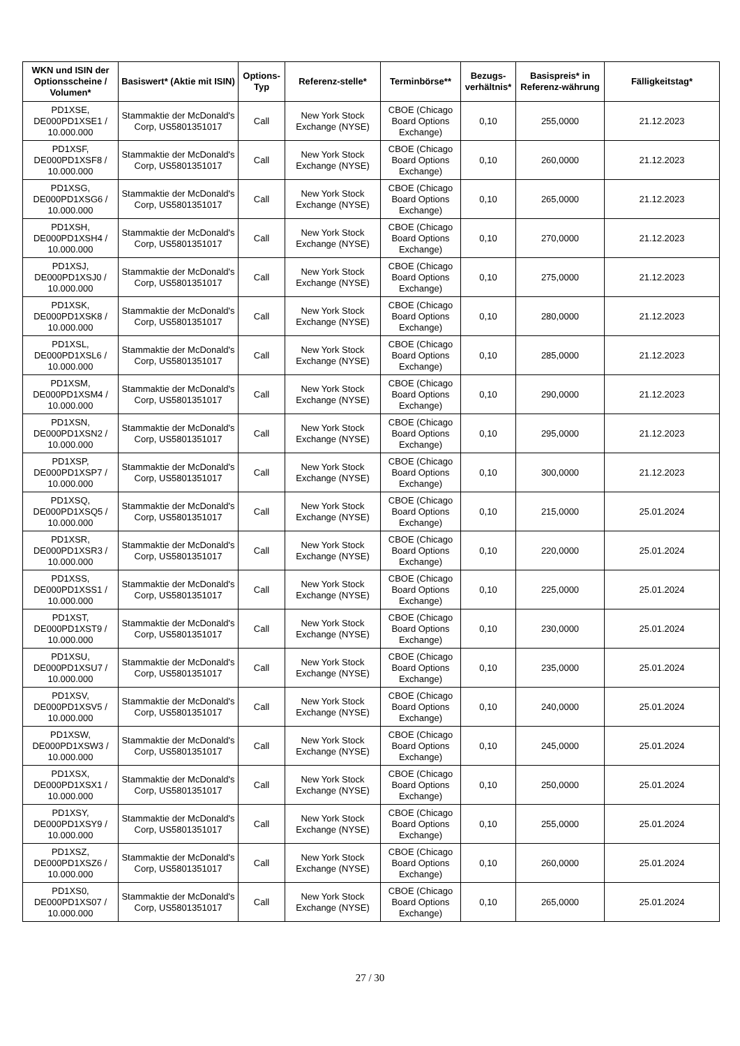| WKN und ISIN der Optionsscheine / Volumen* | Basiswert* (Aktie mit ISIN) | Options-Typ | Referenz-stelle* | Terminbörse** | Bezugs-verhältnis* | Basispreis* in Referenz-währung | Fälligkeitstag* |
| --- | --- | --- | --- | --- | --- | --- | --- |
| PD1XSE, DE000PD1XSE1 / 10.000.000 | Stammaktie der McDonald's Corp, US5801351017 | Call | New York Stock Exchange (NYSE) | CBOE (Chicago Board Options Exchange) | 0,10 | 255,0000 | 21.12.2023 |
| PD1XSF, DE000PD1XSF8 / 10.000.000 | Stammaktie der McDonald's Corp, US5801351017 | Call | New York Stock Exchange (NYSE) | CBOE (Chicago Board Options Exchange) | 0,10 | 260,0000 | 21.12.2023 |
| PD1XSG, DE000PD1XSG6 / 10.000.000 | Stammaktie der McDonald's Corp, US5801351017 | Call | New York Stock Exchange (NYSE) | CBOE (Chicago Board Options Exchange) | 0,10 | 265,0000 | 21.12.2023 |
| PD1XSH, DE000PD1XSH4 / 10.000.000 | Stammaktie der McDonald's Corp, US5801351017 | Call | New York Stock Exchange (NYSE) | CBOE (Chicago Board Options Exchange) | 0,10 | 270,0000 | 21.12.2023 |
| PD1XSJ, DE000PD1XSJ0 / 10.000.000 | Stammaktie der McDonald's Corp, US5801351017 | Call | New York Stock Exchange (NYSE) | CBOE (Chicago Board Options Exchange) | 0,10 | 275,0000 | 21.12.2023 |
| PD1XSK, DE000PD1XSK8 / 10.000.000 | Stammaktie der McDonald's Corp, US5801351017 | Call | New York Stock Exchange (NYSE) | CBOE (Chicago Board Options Exchange) | 0,10 | 280,0000 | 21.12.2023 |
| PD1XSL, DE000PD1XSL6 / 10.000.000 | Stammaktie der McDonald's Corp, US5801351017 | Call | New York Stock Exchange (NYSE) | CBOE (Chicago Board Options Exchange) | 0,10 | 285,0000 | 21.12.2023 |
| PD1XSM, DE000PD1XSM4 / 10.000.000 | Stammaktie der McDonald's Corp, US5801351017 | Call | New York Stock Exchange (NYSE) | CBOE (Chicago Board Options Exchange) | 0,10 | 290,0000 | 21.12.2023 |
| PD1XSN, DE000PD1XSN2 / 10.000.000 | Stammaktie der McDonald's Corp, US5801351017 | Call | New York Stock Exchange (NYSE) | CBOE (Chicago Board Options Exchange) | 0,10 | 295,0000 | 21.12.2023 |
| PD1XSP, DE000PD1XSP7 / 10.000.000 | Stammaktie der McDonald's Corp, US5801351017 | Call | New York Stock Exchange (NYSE) | CBOE (Chicago Board Options Exchange) | 0,10 | 300,0000 | 21.12.2023 |
| PD1XSQ, DE000PD1XSQ5 / 10.000.000 | Stammaktie der McDonald's Corp, US5801351017 | Call | New York Stock Exchange (NYSE) | CBOE (Chicago Board Options Exchange) | 0,10 | 215,0000 | 25.01.2024 |
| PD1XSR, DE000PD1XSR3 / 10.000.000 | Stammaktie der McDonald's Corp, US5801351017 | Call | New York Stock Exchange (NYSE) | CBOE (Chicago Board Options Exchange) | 0,10 | 220,0000 | 25.01.2024 |
| PD1XSS, DE000PD1XSS1 / 10.000.000 | Stammaktie der McDonald's Corp, US5801351017 | Call | New York Stock Exchange (NYSE) | CBOE (Chicago Board Options Exchange) | 0,10 | 225,0000 | 25.01.2024 |
| PD1XST, DE000PD1XST9 / 10.000.000 | Stammaktie der McDonald's Corp, US5801351017 | Call | New York Stock Exchange (NYSE) | CBOE (Chicago Board Options Exchange) | 0,10 | 230,0000 | 25.01.2024 |
| PD1XSU, DE000PD1XSU7 / 10.000.000 | Stammaktie der McDonald's Corp, US5801351017 | Call | New York Stock Exchange (NYSE) | CBOE (Chicago Board Options Exchange) | 0,10 | 235,0000 | 25.01.2024 |
| PD1XSV, DE000PD1XSV5 / 10.000.000 | Stammaktie der McDonald's Corp, US5801351017 | Call | New York Stock Exchange (NYSE) | CBOE (Chicago Board Options Exchange) | 0,10 | 240,0000 | 25.01.2024 |
| PD1XSW, DE000PD1XSW3 / 10.000.000 | Stammaktie der McDonald's Corp, US5801351017 | Call | New York Stock Exchange (NYSE) | CBOE (Chicago Board Options Exchange) | 0,10 | 245,0000 | 25.01.2024 |
| PD1XSX, DE000PD1XSX1 / 10.000.000 | Stammaktie der McDonald's Corp, US5801351017 | Call | New York Stock Exchange (NYSE) | CBOE (Chicago Board Options Exchange) | 0,10 | 250,0000 | 25.01.2024 |
| PD1XSY, DE000PD1XSY9 / 10.000.000 | Stammaktie der McDonald's Corp, US5801351017 | Call | New York Stock Exchange (NYSE) | CBOE (Chicago Board Options Exchange) | 0,10 | 255,0000 | 25.01.2024 |
| PD1XSZ, DE000PD1XSZ6 / 10.000.000 | Stammaktie der McDonald's Corp, US5801351017 | Call | New York Stock Exchange (NYSE) | CBOE (Chicago Board Options Exchange) | 0,10 | 260,0000 | 25.01.2024 |
| PD1XS0, DE000PD1XS07 / 10.000.000 | Stammaktie der McDonald's Corp, US5801351017 | Call | New York Stock Exchange (NYSE) | CBOE (Chicago Board Options Exchange) | 0,10 | 265,0000 | 25.01.2024 |
27 / 30